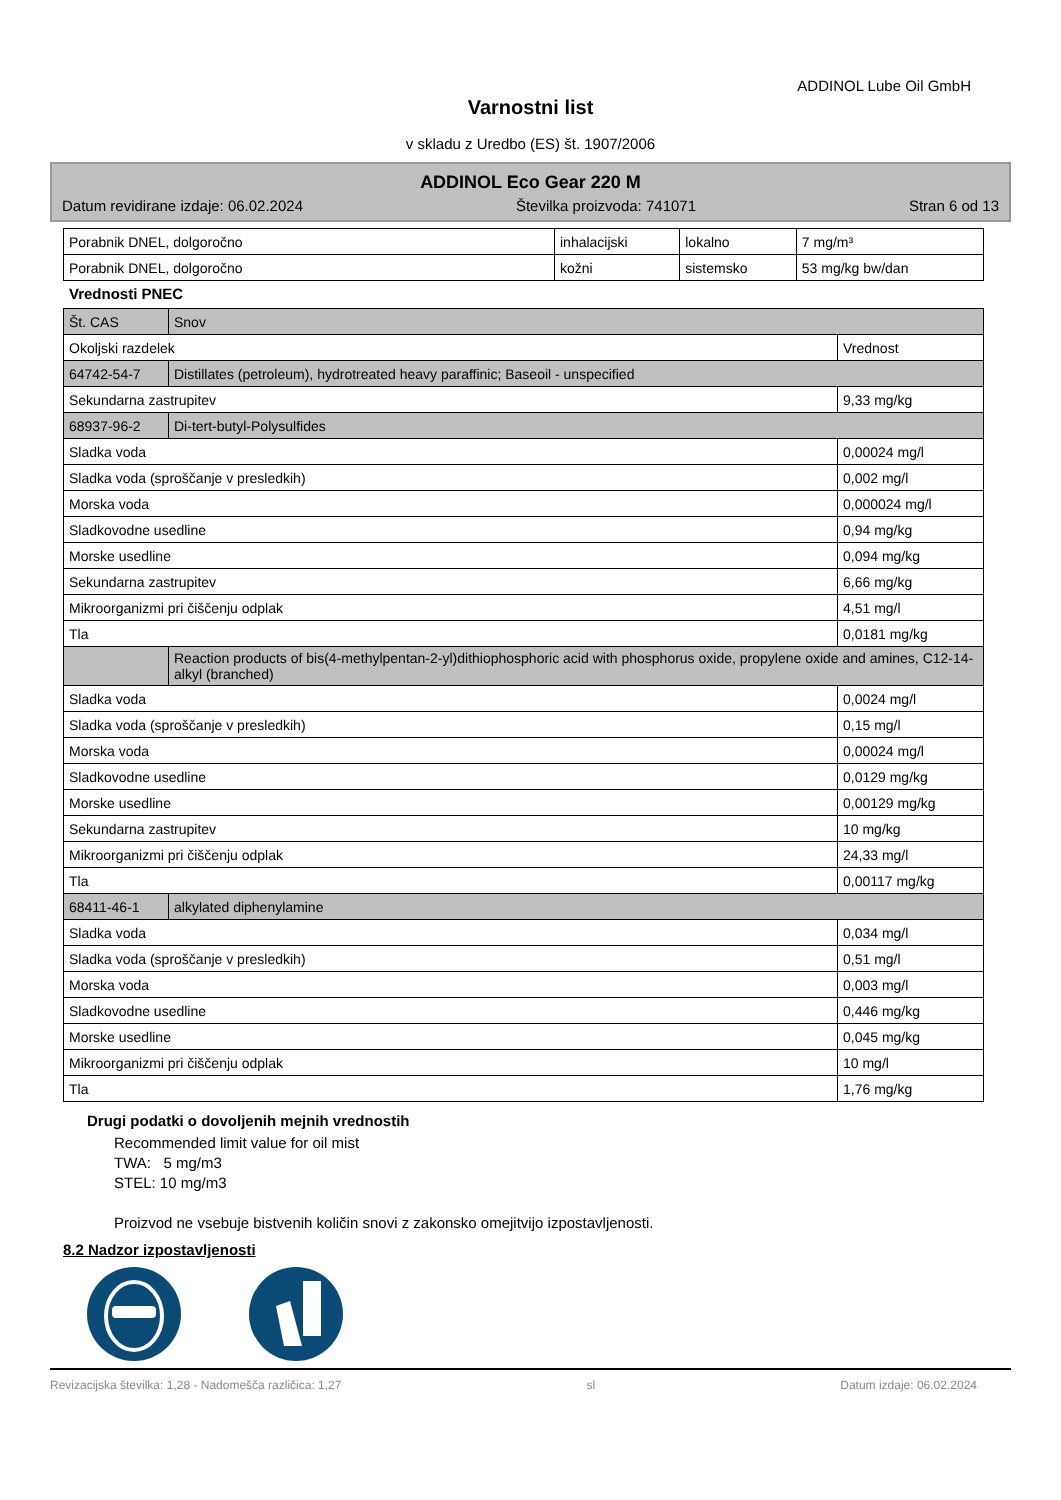ADDINOL Lube Oil GmbH
Varnostni list
v skladu z Uredbo (ES) št. 1907/2006
ADDINOL Eco Gear 220 M
Datum revidirane izdaje: 06.02.2024 Številka proizvoda: 741071 Stran 6 od 13
| Porabnik DNEL, dolgoročno | inhalacijski | lokalno | 7 mg/m³ |
| Porabnik DNEL, dolgoročno | kožni | sistemsko | 53 mg/kg bw/dan |
Vrednosti PNEC
| Št. CAS | Snov | |
| Okoljski razdelek | | Vrednost |
| 64742-54-7 | Distillates (petroleum), hydrotreated heavy paraffinic; Baseoil - unspecified | |
| Sekundarna zastrupitev | | 9,33 mg/kg |
| 68937-96-2 | Di-tert-butyl-Polysulfides | |
| Sladka voda | | 0,00024 mg/l |
| Sladka voda (sproščanje v presledkih) | | 0,002 mg/l |
| Morska voda | | 0,000024 mg/l |
| Sladkovodne usedline | | 0,94 mg/kg |
| Morske usedline | | 0,094 mg/kg |
| Sekundarna zastrupitev | | 6,66 mg/kg |
| Mikroorganizmi pri čiščenju odplak | | 4,51 mg/l |
| Tla | | 0,0181 mg/kg |
| | Reaction products of bis(4-methylpentan-2-yl)dithiophosphoric acid with phosphorus oxide, propylene oxide and amines, C12-14-alkyl (branched) | |
| Sladka voda | | 0,0024 mg/l |
| Sladka voda (sproščanje v presledkih) | | 0,15 mg/l |
| Morska voda | | 0,00024 mg/l |
| Sladkovodne usedline | | 0,0129 mg/kg |
| Morske usedline | | 0,00129 mg/kg |
| Sekundarna zastrupitev | | 10 mg/kg |
| Mikroorganizmi pri čiščenju odplak | | 24,33 mg/l |
| Tla | | 0,00117 mg/kg |
| 68411-46-1 | alkylated diphenylamine | |
| Sladka voda | | 0,034 mg/l |
| Sladka voda (sproščanje v presledkih) | | 0,51 mg/l |
| Morska voda | | 0,003 mg/l |
| Sladkovodne usedline | | 0,446 mg/kg |
| Morske usedline | | 0,045 mg/kg |
| Mikroorganizmi pri čiščenju odplak | | 10 mg/l |
| Tla | | 1,76 mg/kg |
Drugi podatki o dovoljenih mejnih vrednostih
Recommended limit value for oil mist
TWA: 5 mg/m3
STEL: 10 mg/m3
Proizvod ne vsebuje bistvenih količin snovi z zakonsko omejitvijo izpostavljenosti.
8.2 Nadzor izpostavljenosti
Revizacijska številka: 1,28 - Nadomešča različica: 1,27 sl Datum izdaje: 06.02.2024